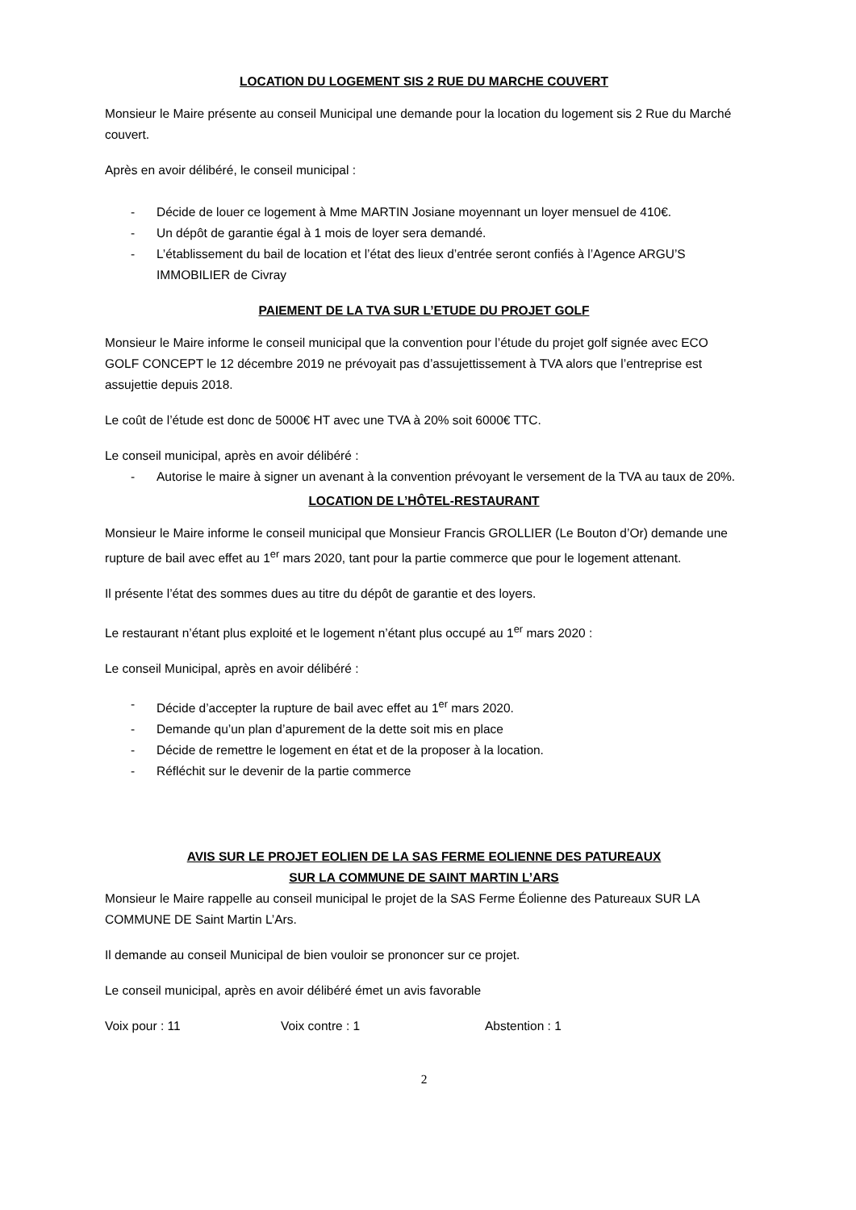LOCATION DU LOGEMENT SIS 2 RUE DU MARCHE COUVERT
Monsieur le Maire présente au conseil Municipal une demande pour la location du logement sis 2 Rue du Marché couvert.
Après en avoir délibéré, le conseil municipal :
- Décide de louer ce logement à Mme MARTIN Josiane moyennant un loyer mensuel de 410€.
- Un dépôt de garantie égal à 1 mois de loyer sera demandé.
- L’établissement du bail de location et l’état des lieux d’entrée seront confiés à l’Agence ARGU’S IMMOBILIER de Civray
PAIEMENT DE LA TVA SUR L’ETUDE DU PROJET GOLF
Monsieur le Maire informe le conseil municipal que la convention pour l’étude du projet golf signée avec ECO GOLF CONCEPT le 12 décembre 2019 ne prévoyait pas d’assujettissement à TVA alors que l’entreprise est assujettie depuis 2018.
Le coût de l’étude est donc de 5000€ HT avec une TVA à 20% soit 6000€ TTC.
Le conseil municipal, après en avoir délibéré :
- Autorise le maire à signer un avenant à la convention prévoyant le versement de la TVA au taux de 20%.
LOCATION DE L’HÔTEL-RESTAURANT
Monsieur le Maire informe le conseil municipal que Monsieur Francis GROLLIER (Le Bouton d’Or) demande une rupture de bail avec effet au 1<sup>er</sup> mars 2020, tant pour la partie commerce que pour le logement attenant.
Il présente l’état des sommes dues au titre du dépôt de garantie et des loyers.
Le restaurant n’étant plus exploité et le logement n’étant plus occupé au 1<sup>er</sup> mars 2020 :
Le conseil Municipal, après en avoir délibéré :
- Décide d’accepter la rupture de bail avec effet au 1<sup>er</sup> mars 2020.
- Demande qu’un plan d’apurement de la dette soit mis en place
- Décide de remettre le logement en état et de la proposer à la location.
- Réfléchit sur le devenir de la partie commerce
AVIS SUR LE PROJET EOLIEN DE LA SAS FERME EOLIENNE DES PATUREAUX
SUR LA COMMUNE DE SAINT MARTIN L’ARS
Monsieur le Maire rappelle au conseil municipal le projet de la SAS Ferme Éolienne des Patureaux SUR LA COMMUNE DE Saint Martin L’Ars.
Il demande au conseil Municipal de bien vouloir se prononcer sur ce projet.
Le conseil municipal, après en avoir délibéré émet un avis favorable
Voix pour : 11 Voix contre : 1 Abstention : 1
2